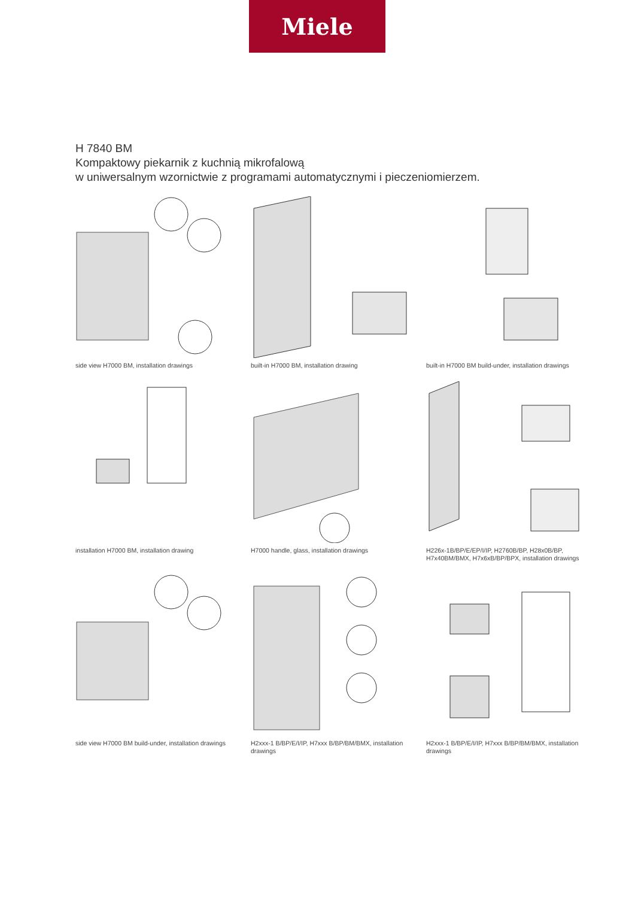Miele
H 7840 BM
Kompaktowy piekarnik z kuchnią mikrofalową
w uniwersalnym wzornictwie z programami automatycznymi i pieczeniomierzem.
side view H7000 BM, installation drawings
built-in H7000 BM, installation drawing
built-in H7000 BM build-under, installation drawings
installation H7000 BM, installation drawing
H7000 handle, glass, installation drawings
H226x-1B/BP/E/EP/I/IP, H2760B/BP, H28x0B/BP, H7x40BM/BMX, H7x6xB/BP/BPX, installation drawings
side view H7000 BM build-under, installation drawings
H2xxx-1 B/BP/E/I/IP, H7xxx B/BP/BM/BMX, installation drawings
H2xxx-1 B/BP/E/I/IP, H7xxx B/BP/BM/BMX, installation drawings